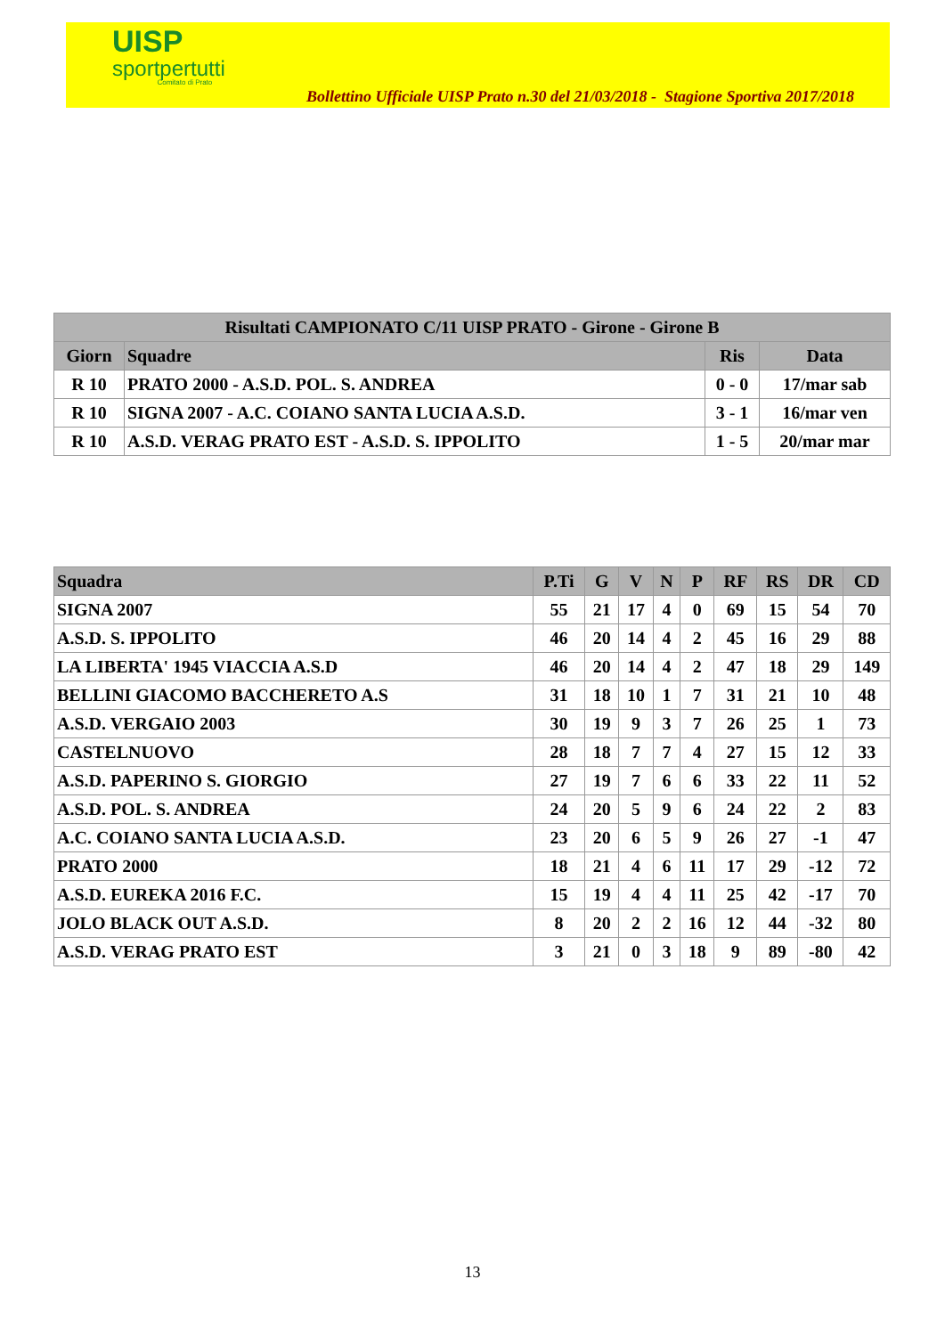UISP
sportpertutti
Comitato di Prato
Bollettino Ufficiale UISP Prato n.30 del 21/03/2018 - Stagione Sportiva 2017/2018
| Risultati CAMPIONATO C/11 UISP PRATO - Girone - Girone B | | | |
| --- | --- | --- | --- |
| Giorn | Squadre | Ris | Data |
| R 10 | PRATO 2000 - A.S.D. POL. S. ANDREA | 0 - 0 | 17/mar sab |
| R 10 | SIGNA 2007 - A.C. COIANO SANTA LUCIA A.S.D. | 3 - 1 | 16/mar ven |
| R 10 | A.S.D. VERAG PRATO EST - A.S.D. S. IPPOLITO | 1 - 5 | 20/mar mar |
| Squadra | P.Ti | G | V | N | P | RF | RS | DR | CD |
| --- | --- | --- | --- | --- | --- | --- | --- | --- | --- |
| SIGNA 2007 | 55 | 21 | 17 | 4 | 0 | 69 | 15 | 54 | 70 |
| A.S.D. S. IPPOLITO | 46 | 20 | 14 | 4 | 2 | 45 | 16 | 29 | 88 |
| LA LIBERTA' 1945 VIACCIA A.S.D | 46 | 20 | 14 | 4 | 2 | 47 | 18 | 29 | 149 |
| BELLINI GIACOMO BACCHERETO A.S | 31 | 18 | 10 | 1 | 7 | 31 | 21 | 10 | 48 |
| A.S.D. VERGAIO 2003 | 30 | 19 | 9 | 3 | 7 | 26 | 25 | 1 | 73 |
| CASTELNUOVO | 28 | 18 | 7 | 7 | 4 | 27 | 15 | 12 | 33 |
| A.S.D. PAPERINO S. GIORGIO | 27 | 19 | 7 | 6 | 6 | 33 | 22 | 11 | 52 |
| A.S.D. POL. S. ANDREA | 24 | 20 | 5 | 9 | 6 | 24 | 22 | 2 | 83 |
| A.C. COIANO SANTA LUCIA A.S.D. | 23 | 20 | 6 | 5 | 9 | 26 | 27 | -1 | 47 |
| PRATO 2000 | 18 | 21 | 4 | 6 | 11 | 17 | 29 | -12 | 72 |
| A.S.D. EUREKA 2016 F.C. | 15 | 19 | 4 | 4 | 11 | 25 | 42 | -17 | 70 |
| JOLO BLACK OUT A.S.D. | 8 | 20 | 2 | 2 | 16 | 12 | 44 | -32 | 80 |
| A.S.D. VERAG PRATO EST | 3 | 21 | 0 | 3 | 18 | 9 | 89 | -80 | 42 |
13